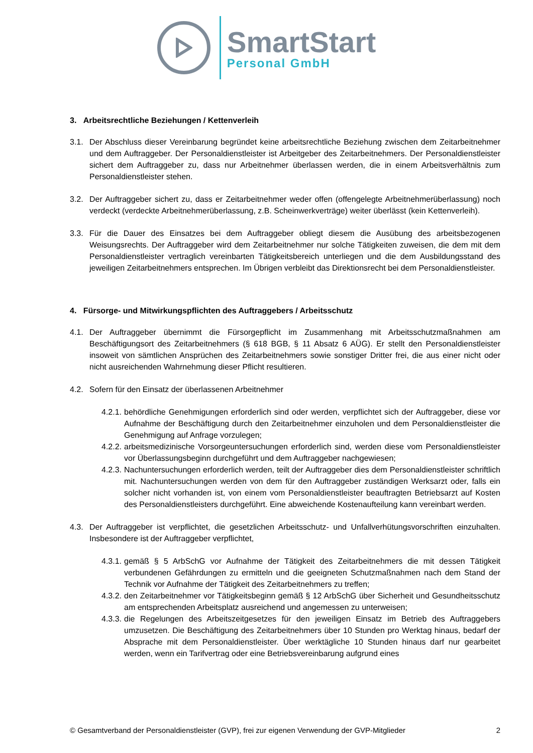SmartStart
Personal GmbH
3. Arbeitsrechtliche Beziehungen / Kettenverleih
3.1. Der Abschluss dieser Vereinbarung begründet keine arbeitsrechtliche Beziehung zwischen dem Zeitarbeitnehmer und dem Auftraggeber. Der Personaldienstleister ist Arbeitgeber des Zeitarbeitnehmers. Der Personaldienstleister sichert dem Auftraggeber zu, dass nur Arbeitnehmer überlassen werden, die in einem Arbeitsverhältnis zum Personaldienstleister stehen.
3.2. Der Auftraggeber sichert zu, dass er Zeitarbeitnehmer weder offen (offengelegte Arbeitnehmerüberlassung) noch verdeckt (verdeckte Arbeitnehmerüberlassung, z.B. Scheinwerkverträge) weiter überlässt (kein Kettenverleih).
3.3. Für die Dauer des Einsatzes bei dem Auftraggeber obliegt diesem die Ausübung des arbeitsbezogenen Weisungsrechts. Der Auftraggeber wird dem Zeitarbeitnehmer nur solche Tätigkeiten zuweisen, die dem mit dem Personaldienstleister vertraglich vereinbarten Tätigkeitsbereich unterliegen und die dem Ausbildungsstand des jeweiligen Zeitarbeitnehmers entsprechen. Im Übrigen verbleibt das Direktionsrecht bei dem Personaldienstleister.
4. Fürsorge- und Mitwirkungspflichten des Auftraggebers / Arbeitsschutz
4.1. Der Auftraggeber übernimmt die Fürsorgepflicht im Zusammenhang mit Arbeitsschutzmaßnahmen am Beschäftigungsort des Zeitarbeitnehmers (§ 618 BGB, § 11 Absatz 6 AÜG). Er stellt den Personaldienstleister insoweit von sämtlichen Ansprüchen des Zeitarbeitnehmers sowie sonstiger Dritter frei, die aus einer nicht oder nicht ausreichenden Wahrnehmung dieser Pflicht resultieren.
4.2. Sofern für den Einsatz der überlassenen Arbeitnehmer
4.2.1.
behördliche Genehmigungen erforderlich sind oder werden, verpflichtet sich der Auftraggeber, diese vor Aufnahme der Beschäftigung durch den Zeitarbeitnehmer einzuholen und dem Personaldienstleister die Genehmigung auf Anfrage vorzulegen;
4.2.2.
arbeitsmedizinische Vorsorgeuntersuchungen erforderlich sind, werden diese vom Personaldienstleister vor Überlassungsbeginn durchgeführt und dem Auftraggeber nachgewiesen;
4.2.3.
Nachuntersuchungen erforderlich werden, teilt der Auftraggeber dies dem Personaldienstleister schriftlich mit. Nachuntersuchungen werden von dem für den Auftraggeber zuständigen Werksarzt oder, falls ein solcher nicht vorhanden ist, von einem vom Personaldienstleister beauftragten Betriebsarzt auf Kosten des Personaldienstleisters durchgeführt. Eine abweichende Kostenaufteilung kann vereinbart werden.
4.3. Der Auftraggeber ist verpflichtet, die gesetzlichen Arbeitsschutz- und Unfallverhütungsvorschriften einzuhalten. Insbesondere ist der Auftraggeber verpflichtet,
4.3.1.
gemäß § 5 ArbSchG vor Aufnahme der Tätigkeit des Zeitarbeitnehmers die mit dessen Tätigkeit verbundenen Gefährdungen zu ermitteln und die geeigneten Schutzmaßnahmen nach dem Stand der Technik vor Aufnahme der Tätigkeit des Zeitarbeitnehmers zu treffen;
4.3.2.
den Zeitarbeitnehmer vor Tätigkeitsbeginn gemäß § 12 ArbSchG über Sicherheit und Gesundheitsschutz am entsprechenden Arbeitsplatz ausreichend und angemessen zu unterweisen;
4.3.3.
die Regelungen des Arbeitszeitgesetzes für den jeweiligen Einsatz im Betrieb des Auftraggebers umzusetzen. Die Beschäftigung des Zeitarbeitnehmers über 10 Stunden pro Werktag hinaus, bedarf der Absprache mit dem Personaldienstleister. Über werktägliche 10 Stunden hinaus darf nur gearbeitet werden, wenn ein Tarifvertrag oder eine Betriebsvereinbarung aufgrund eines
© Gesamtverband der Personaldienstleister (GVP), frei zur eigenen Verwendung der GVP-Mitglieder 2